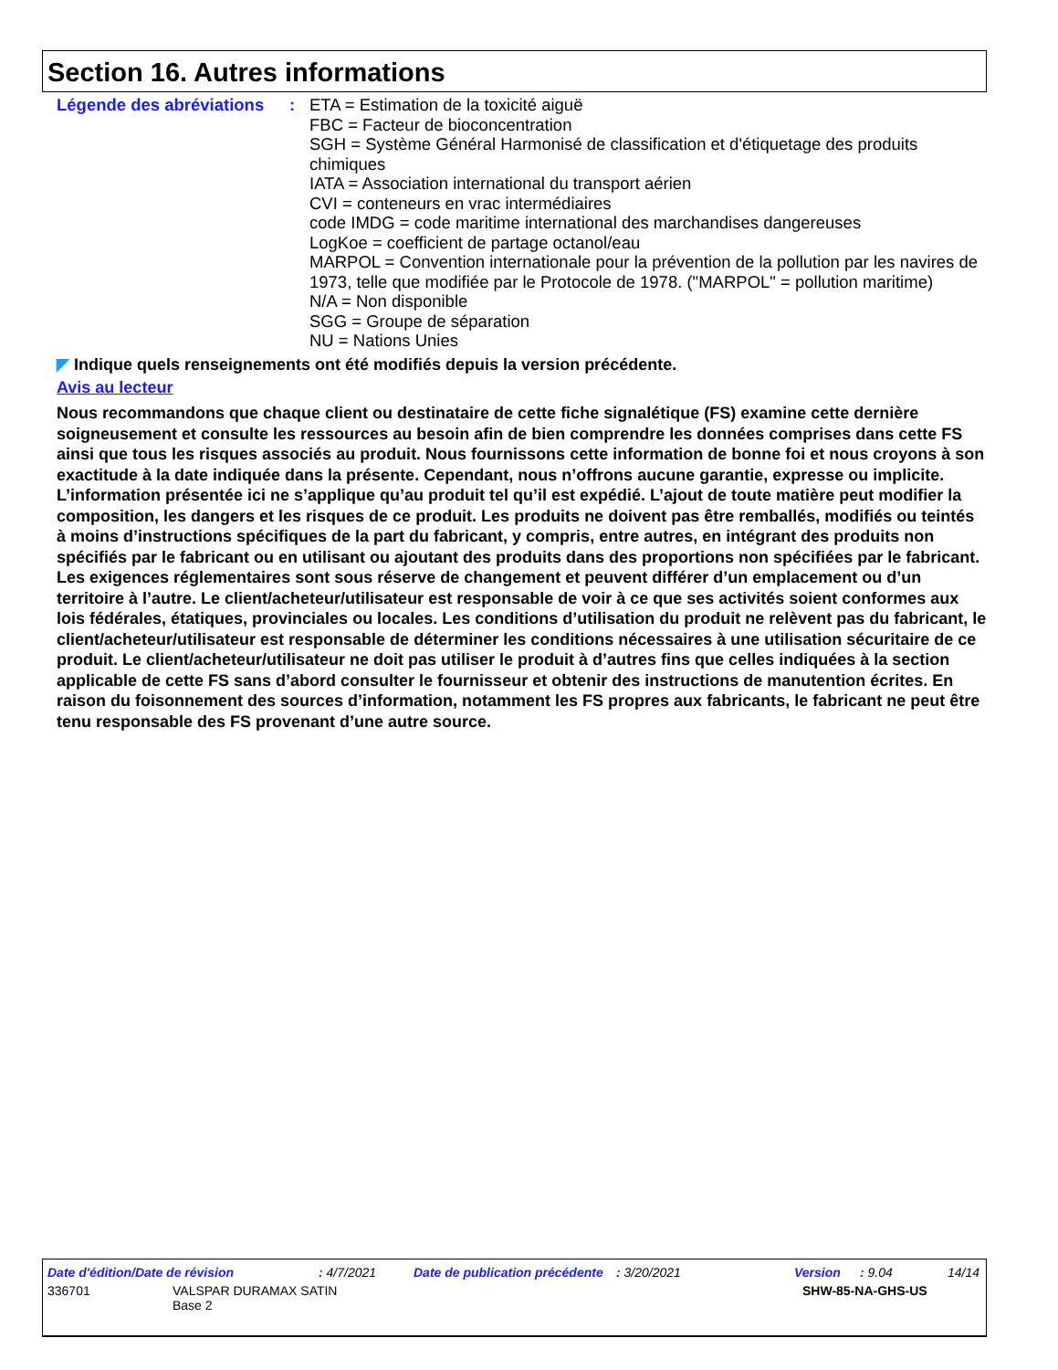Section 16. Autres informations
Légende des abréviations
: ETA = Estimation de la toxicité aiguë
FBC = Facteur de bioconcentration
SGH = Système Général Harmonisé de classification et d'étiquetage des produits chimiques
IATA = Association international du transport aérien
CVI = conteneurs en vrac intermédiaires
code IMDG = code maritime international des marchandises dangereuses
LogKoe = coefficient de partage octanol/eau
MARPOL = Convention internationale pour la prévention de la pollution par les navires de 1973, telle que modifiée par le Protocole de 1978. ("MARPOL" = pollution maritime)
N/A = Non disponible
SGG = Groupe de séparation
NU = Nations Unies
◤ Indique quels renseignements ont été modifiés depuis la version précédente.
Avis au lecteur
Nous recommandons que chaque client ou destinataire de cette fiche signalétique (FS) examine cette dernière soigneusement et consulte les ressources au besoin afin de bien comprendre les données comprises dans cette FS ainsi que tous les risques associés au produit. Nous fournissons cette information de bonne foi et nous croyons à son exactitude à la date indiquée dans la présente. Cependant, nous n’offrons aucune garantie, expresse ou implicite. L’information présentée ici ne s’applique qu’au produit tel qu’il est expédié. L’ajout de toute matière peut modifier la composition, les dangers et les risques de ce produit. Les produits ne doivent pas être remballés, modifiés ou teintés à moins d’instructions spécifiques de la part du fabricant, y compris, entre autres, en intégrant des produits non spécifiés par le fabricant ou en utilisant ou ajoutant des produits dans des proportions non spécifiées par le fabricant. Les exigences réglementaires sont sous réserve de changement et peuvent différer d’un emplacement ou d’un territoire à l’autre. Le client/acheteur/utilisateur est responsable de voir à ce que ses activités soient conformes aux lois fédérales, étatiques, provinciales ou locales. Les conditions d’utilisation du produit ne relèvent pas du fabricant, le client/acheteur/utilisateur est responsable de déterminer les conditions nécessaires à une utilisation sécuritaire de ce produit. Le client/acheteur/utilisateur ne doit pas utiliser le produit à d’autres fins que celles indiquées à la section applicable de cette FS sans d’abord consulter le fournisseur et obtenir des instructions de manutention écrites. En raison du foisonnement des sources d’information, notamment les FS propres aux fabricants, le fabricant ne peut être tenu responsable des FS provenant d’une autre source.
Date d'édition/Date de révision: 4/7/2021 Date de publication précédente: 3/20/2021 Version: 9.04 14/14
336701 VALSPAR DURAMAX SATIN
Base 2 SHW-85-NA-GHS-US